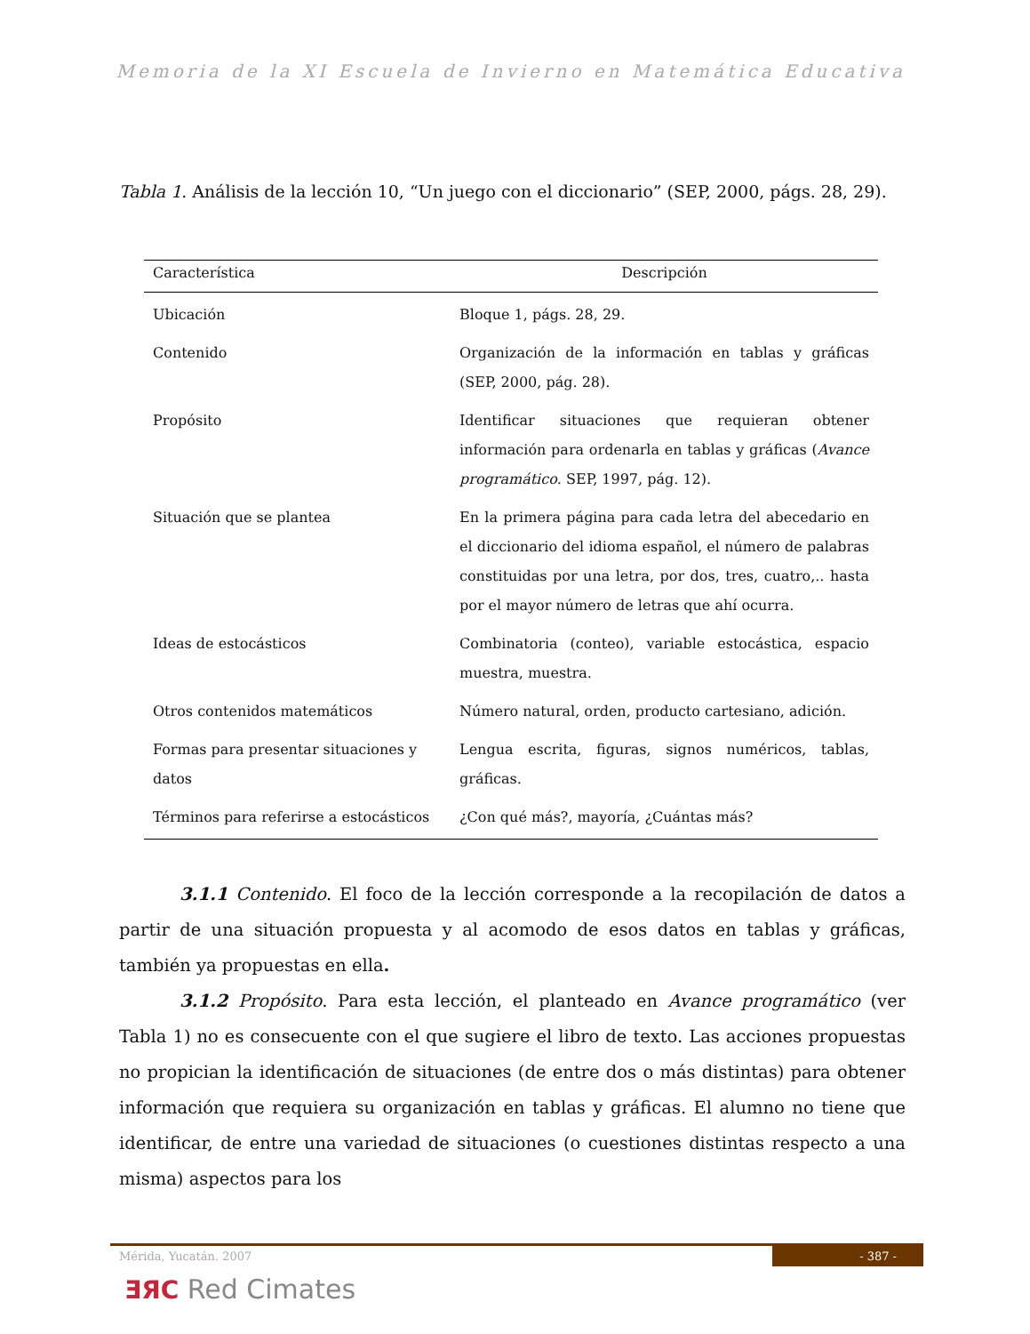Memoria de la XI Escuela de Invierno en Matemática Educativa
Tabla 1. Análisis de la lección 10, “Un juego con el diccionario” (SEP, 2000, págs. 28, 29).
| Característica | Descripción |
| --- | --- |
| Ubicación | Bloque 1, págs. 28, 29. |
| Contenido | Organización de la información en tablas y gráficas (SEP, 2000, pág. 28). |
| Propósito | Identificar situaciones que requieran obtener información para ordenarla en tablas y gráficas ( Avance programático . SEP, 1997, pág. 12). |
| Situación que se plantea | En la primera página para cada letra del abecedario en el diccionario del idioma español, el número de palabras constituidas por una letra, por dos, tres, cuatro,.. hasta por el mayor número de letras que ahí ocurra. |
| Ideas de estocásticos | Combinatoria (conteo), variable estocástica, espacio muestra, muestra. |
| Otros contenidos matemáticos | Número natural, orden, producto cartesiano, adición. |
| Formas para presentar situaciones y datos | Lengua escrita, figuras, signos numéricos, tablas, gráficas. |
| Términos para referirse a estocásticos | ¿Con qué más?, mayoría, ¿Cuántas más? |
3.1.1 Contenido. El foco de la lección corresponde a la recopilación de datos a partir de una situación propuesta y al acomodo de esos datos en tablas y gráficas, también ya propuestas en ella.
3.1.2 Propósito. Para esta lección, el planteado en Avance programático (ver Tabla 1) no es consecuente con el que sugiere el libro de texto. Las acciones propuestas no propician la identificación de situaciones (de entre dos o más distintas) para obtener información que requiera su organización en tablas y gráficas. El alumno no tiene que identificar, de entre una variedad de situaciones (o cuestiones distintas respecto a una misma) aspectos para los
Mérida, Yucatán. 2007 - 387 -
ƎЯC Red Cimates